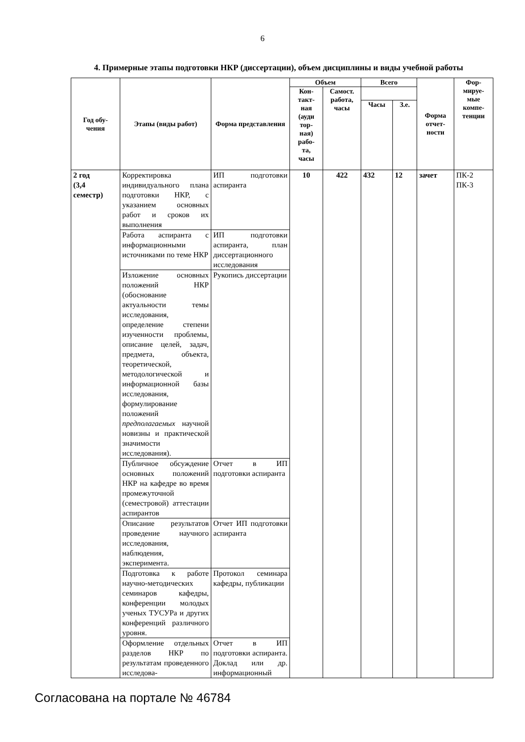6
4. Примерные этапы подготовки НКР (диссертации), объем дисциплины и виды учебной работы
| Год обу- чения | Этапы (виды работ) | Форма представления | Объем | | Всего | | Форма отчет-ности | Фор- мируе- мые компе- тенции |
| --- | --- | --- | --- | --- | --- | --- | --- | --- |
| | | | Кон- такт- ная (ауди тор- ная) рабо- та, часы | Самост. работа, часы | | | | |
| | | | | | Часы | З.е. | | |
| 2 год (3,4 семестр) | Корректировка индивидуального плана подготовки НКР, с указанием основных работ и сроков их выполнения | ИП подготовки аспиранта | 10 | 422 | 432 | 12 | зачет | ПК-2 ПК-3 |
| | Работа аспиранта с информационными источниками по теме НКР | ИП подготовки аспиранта, план диссертационного исследования | | | | | | |
| | Изложение основных положений НКР (обоснование актуальности темы исследования, определение степени изученности проблемы, описание целей, задач, предмета, объекта, теоретической, методологической и информационной базы исследования, формулирование положений предполагаемых научной новизны и практической значимости исследования). | Рукопись диссертации | | | | | | |
| | Публичное обсуждение основных положений НКР на кафедре во время промежуточной (семестровой) аттестации аспирантов | Отчет в ИП подготовки аспиранта | | | | | | |
| | Описание результатов проведение научного исследования, наблюдения, эксперимента. | Отчет ИП подготовки аспиранта | | | | | | |
| | Подготовка к работе научно-методических семинаров кафедры, конференции молодых ученых ТУСУРа и других конференций различного уровня. | Протокол семинара кафедры, публикации | | | | | | |
| | Оформление отдельных разделов НКР по результатам проведенного исследова- | Отчет в ИП подготовки аспиранта. Доклад или др. информационный | | | | | | |
Согласована на портале № 46784